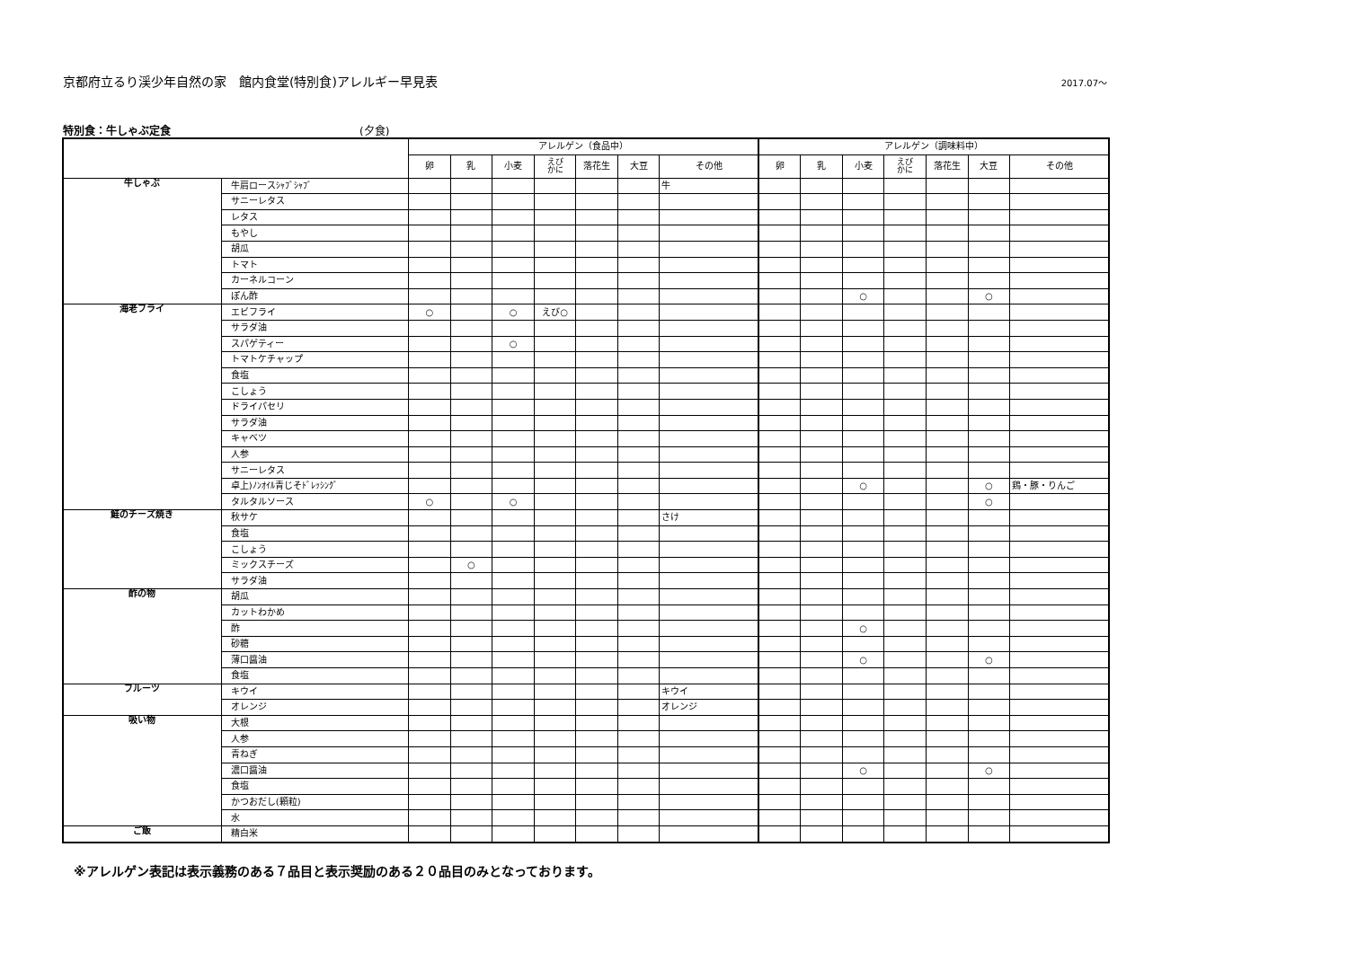京都府立るり渓少年自然の家　館内食堂(特別食)アレルギー早見表 2017.07～
特別食：牛しゃぶ定食 (夕食)
| | | アレルゲン（食品中） | | | | | | | アレルゲン（調味料中） | | | | | | |
| --- | --- | --- | --- | --- | --- | --- | --- | --- | --- | --- | --- | --- | --- | --- | --- |
| | | 卵 | 乳 | 小麦 | えび かに | 落花生 | 大豆 | その他 | 卵 | 乳 | 小麦 | えび かに | 落花生 | 大豆 | その他 |
| 牛しゃぶ | 牛肩ロースｼｬﾌﾞｼｬﾌﾞ | | | | | | | 牛 | | | | | | | |
| | サニーレタス | | | | | | | | | | | | | | |
| | レタス | | | | | | | | | | | | | | |
| | もやし | | | | | | | | | | | | | | |
| | 胡瓜 | | | | | | | | | | | | | | |
| | トマト | | | | | | | | | | | | | | |
| | カーネルコーン | | | | | | | | | | | | | | |
| | ぽん酢 | | | | | | | | | | ○ | | | ○ | |
| 海老フライ | エビフライ | ○ | | ○ | えび○ | | | | | | | | | | |
| | サラダ油 | | | | | | | | | | | | | | |
| | スパゲティー | | | ○ | | | | | | | | | | | |
| | トマトケチャップ | | | | | | | | | | | | | | |
| | 食塩 | | | | | | | | | | | | | | |
| | こしょう | | | | | | | | | | | | | | |
| | ドライパセリ | | | | | | | | | | | | | | |
| | サラダ油 | | | | | | | | | | | | | | |
| | キャベツ | | | | | | | | | | | | | | |
| | 人参 | | | | | | | | | | | | | | |
| | サニーレタス | | | | | | | | | | | | | | |
| | 卓上)ﾉﾝｵｲﾙ青じそﾄﾞﾚｯｼﾝｸﾞ | | | | | | | | | | ○ | | | ○ | 鶏・豚・りんご |
| | タルタルソース | ○ | | ○ | | | | | | | | | | ○ | |
| 鮭のチーズ焼き | 秋サケ | | | | | | | さけ | | | | | | | |
| | 食塩 | | | | | | | | | | | | | | |
| | こしょう | | | | | | | | | | | | | | |
| | ミックスチーズ | | ○ | | | | | | | | | | | | |
| | サラダ油 | | | | | | | | | | | | | | |
| 酢の物 | 胡瓜 | | | | | | | | | | | | | | |
| | カットわかめ | | | | | | | | | | | | | | |
| | 酢 | | | | | | | | | | ○ | | | | |
| | 砂糖 | | | | | | | | | | | | | | |
| | 薄口醤油 | | | | | | | | | | ○ | | | ○ | |
| | 食塩 | | | | | | | | | | | | | | |
| フルーツ | キウイ | | | | | | | キウイ | | | | | | | |
| | オレンジ | | | | | | | オレンジ | | | | | | | |
| 吸い物 | 大根 | | | | | | | | | | | | | | |
| | 人参 | | | | | | | | | | | | | | |
| | 青ねぎ | | | | | | | | | | | | | | |
| | 濃口醤油 | | | | | | | | | | ○ | | | ○ | |
| | 食塩 | | | | | | | | | | | | | | |
| | かつおだし(顆粒) | | | | | | | | | | | | | | |
| | 水 | | | | | | | | | | | | | | |
| ご飯 | 精白米 | | | | | | | | | | | | | | |
※アレルゲン表記は表示義務のある７品目と表示奨励のある２０品目のみとなっております。